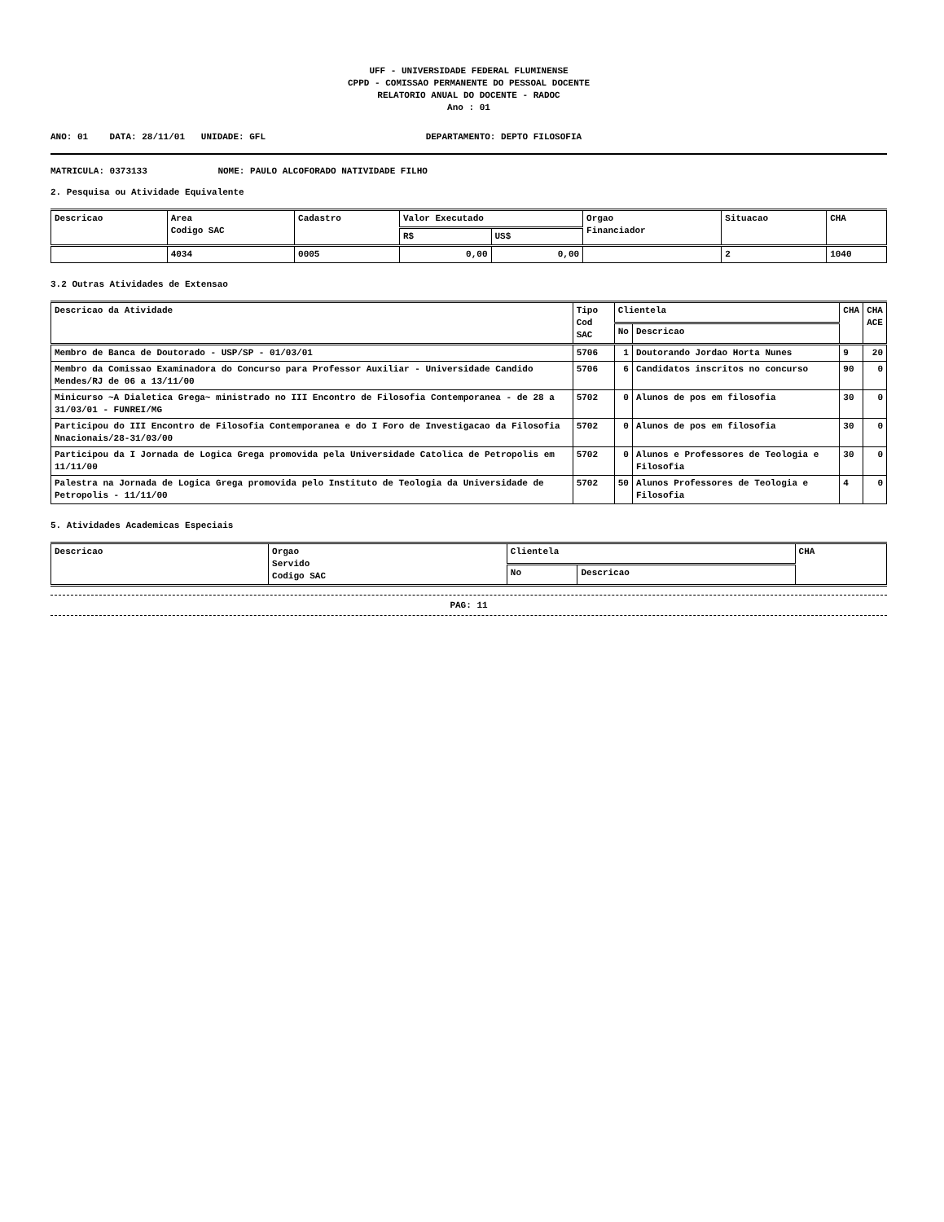UFF - UNIVERSIDADE FEDERAL FLUMINENSE
CPPD - COMISSAO PERMANENTE DO PESSOAL DOCENTE
RELATORIO ANUAL DO DOCENTE - RADOC
Ano : 01
ANO: 01 DATA: 28/11/01 UNIDADE: GFL DEPARTAMENTO: DEPTO FILOSOFIA
MATRICULA: 0373133 NOME: PAULO ALCOFORADO NATIVIDADE FILHO
2. Pesquisa ou Atividade Equivalente
| Descricao | Area Codigo SAC | Cadastro | Valor Executado | | Orgao Financiador | Situacao | CHA |
| --- | --- | --- | --- | --- | --- | --- | --- |
| | | | R$ | US$ | | | |
| | 4034 | 0005 | 0,00 | 0,00 | | 2 | 1040 |
3.2 Outras Atividades de Extensao
| Descricao da Atividade | Tipo Cod SAC | Clientela | | CHA | CHA ACE |
| --- | --- | --- | --- | --- | --- |
| | | No | Descricao | | |
| Membro de Banca de Doutorado - USP/SP - 01/03/01 | 5706 | 1 | Doutorando Jordao Horta Nunes | 9 | 20 |
| Membro da Comissao Examinadora do Concurso para Professor Auxiliar - Universidade Candido Mendes/RJ de 06 a 13/11/00 | 5706 | 6 | Candidatos inscritos no concurso | 90 | 0 |
| Minicurso ~A Dialetica Grega~ ministrado no III Encontro de Filosofia Contemporanea - de 28 a 31/03/01 - FUNREI/MG | 5702 | 0 | Alunos de pos em filosofia | 30 | 0 |
| Participou do III Encontro de Filosofia Contemporanea e do I Foro de Investigacao da Filosofia Nnacionais/28-31/03/00 | 5702 | 0 | Alunos de pos em filosofia | 30 | 0 |
| Participou da I Jornada de Logica Grega promovida pela Universidade Catolica de Petropolis em 11/11/00 | 5702 | 0 | Alunos e Professores de Teologia e Filosofia | 30 | 0 |
| Palestra na Jornada de Logica Grega promovida pelo Instituto de Teologia da Universidade de Petropolis - 11/11/00 | 5702 | 50 | Alunos Professores de Teologia e Filosofia | 4 | 0 |
5. Atividades Academicas Especiais
| Descricao | Orgao Servido Codigo SAC | Clientela | | CHA |
| --- | --- | --- | --- | --- |
| | | No | Descricao | |
PAG: 11